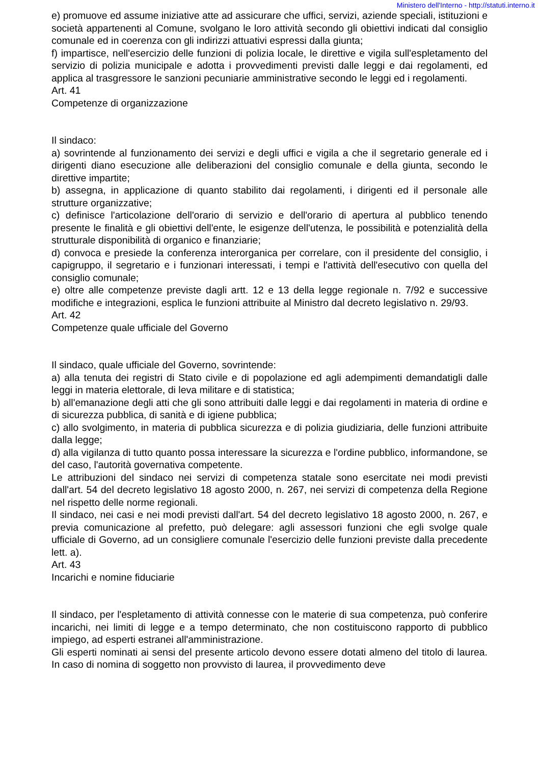Ministero dell'Interno - http://statuti.interno.it
e) promuove ed assume iniziative atte ad assicurare che uffici, servizi, aziende speciali, istituzioni e società appartenenti al Comune, svolgano le loro attività secondo gli obiettivi indicati dal consiglio comunale ed in coerenza con gli indirizzi attuativi espressi dalla giunta;
f) impartisce, nell'esercizio delle funzioni di polizia locale, le direttive e vigila sull'espletamento del servizio di polizia municipale e adotta i provvedimenti previsti dalle leggi e dai regolamenti, ed applica al trasgressore le sanzioni pecuniarie amministrative secondo le leggi ed i regolamenti.
Art. 41
Competenze di organizzazione
Il sindaco:
a) sovrintende al funzionamento dei servizi e degli uffici e vigila a che il segretario generale ed i dirigenti diano esecuzione alle deliberazioni del consiglio comunale e della giunta, secondo le direttive impartite;
b) assegna, in applicazione di quanto stabilito dai regolamenti, i dirigenti ed il personale alle strutture organizzative;
c) definisce l'articolazione dell'orario di servizio e dell'orario di apertura al pubblico tenendo presente le finalità e gli obiettivi dell'ente, le esigenze dell'utenza, le possibilità e potenzialità della strutturale disponibilità di organico e finanziarie;
d) convoca e presiede la conferenza interorganica per correlare, con il presidente del consiglio, i capigruppo, il segretario e i funzionari interessati, i tempi e l'attività dell'esecutivo con quella del consiglio comunale;
e) oltre alle competenze previste dagli artt. 12 e 13 della legge regionale n. 7/92 e successive modifiche e integrazioni, esplica le funzioni attribuite al Ministro dal decreto legislativo n. 29/93.
Art. 42
Competenze quale ufficiale del Governo
Il sindaco, quale ufficiale del Governo, sovrintende:
a) alla tenuta dei registri di Stato civile e di popolazione ed agli adempimenti demandatigli dalle leggi in materia elettorale, di leva militare e di statistica;
b) all'emanazione degli atti che gli sono attribuiti dalle leggi e dai regolamenti in materia di ordine e di sicurezza pubblica, di sanità e di igiene pubblica;
c) allo svolgimento, in materia di pubblica sicurezza e di polizia giudiziaria, delle funzioni attribuite dalla legge;
d) alla vigilanza di tutto quanto possa interessare la sicurezza e l'ordine pubblico, informandone, se del caso, l'autorità governativa competente.
Le attribuzioni del sindaco nei servizi di competenza statale sono esercitate nei modi previsti dall'art. 54 del decreto legislativo 18 agosto 2000, n. 267, nei servizi di competenza della Regione nel rispetto delle norme regionali.
Il sindaco, nei casi e nei modi previsti dall'art. 54 del decreto legislativo 18 agosto 2000, n. 267, e previa comunicazione al prefetto, può delegare: agli assessori funzioni che egli svolge quale ufficiale di Governo, ad un consigliere comunale l'esercizio delle funzioni previste dalla precedente lett. a).
Art. 43
Incarichi e nomine fiduciarie
Il sindaco, per l'espletamento di attività connesse con le materie di sua competenza, può conferire incarichi, nei limiti di legge e a tempo determinato, che non costituiscono rapporto di pubblico impiego, ad esperti estranei all'amministrazione.
Gli esperti nominati ai sensi del presente articolo devono essere dotati almeno del titolo di laurea. In caso di nomina di soggetto non provvisto di laurea, il provvedimento deve